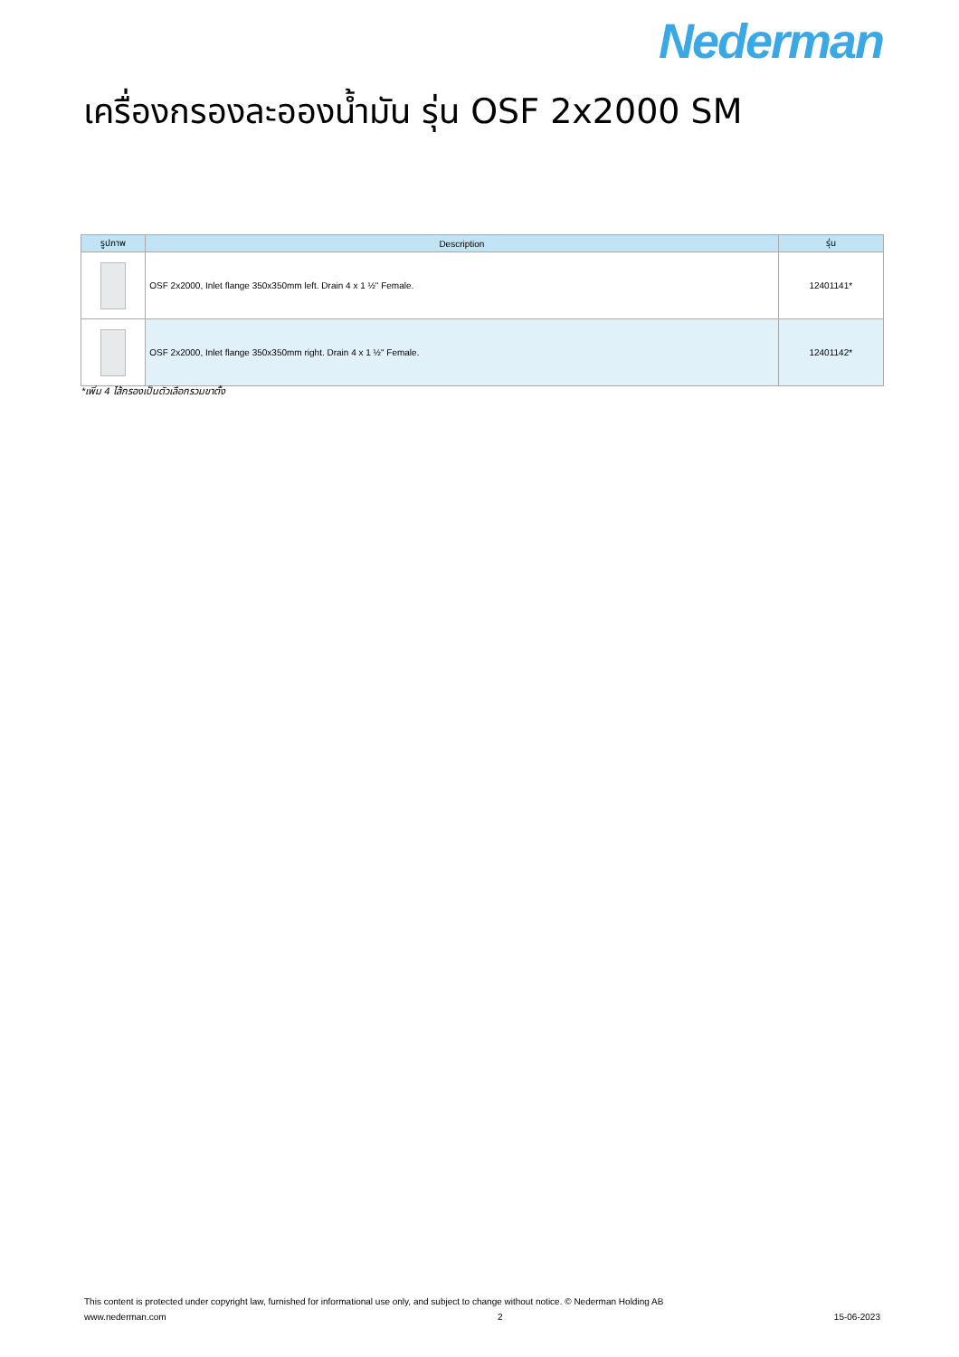Nederman
เครื่องกรองละอองน้ำมัน รุ่น OSF 2x2000 SM
| รูปภาพ | Description | รุ่น |
| --- | --- | --- |
| | OSF 2x2000, Inlet flange 350x350mm left. Drain 4 x 1 ½" Female. | 12401141* |
| | OSF 2x2000, Inlet flange 350x350mm right. Drain 4 x 1 ½" Female. | 12401142* |
*เพิ่ม 4 ไส้กรองเป็นตัวเลือกรวมขาตั้ง
This content is protected under copyright law, furnished for informational use only, and subject to change without notice. © Nederman Holding AB
www.nederman.com 2 15-06-2023